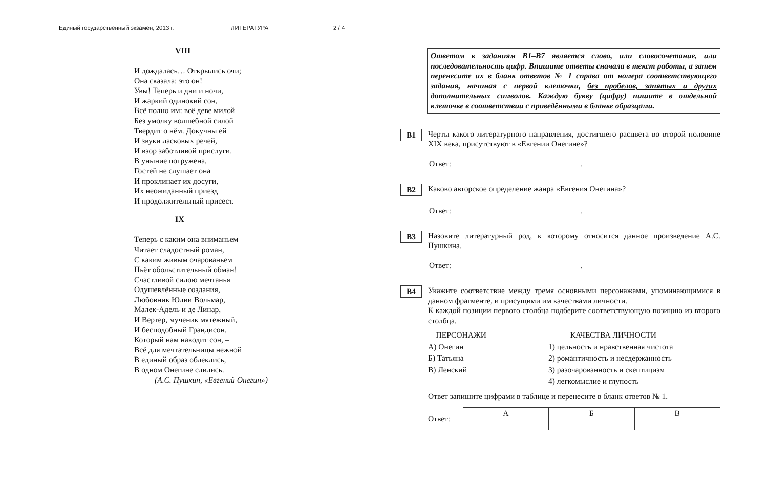Единый государственный экзамен, 2013 г. ЛИТЕРАТУРА 2 / 4
VIII
И дождалась… Открылись очи;
Она сказала: это он!
Увы! Теперь и дни и ночи,
И жаркий одинокий сон,
Всё полно им: всё деве милой
Без умолку волшебной силой
Твердит о нём. Докучны ей
И звуки ласковых речей,
И взор заботливой прислуги.
В уныние погружена,
Гостей не слушает она
И проклинает их досуги,
Их неожиданный приезд
И продолжительный присест.
IX
Теперь с каким она вниманьем
Читает сладостный роман,
С каким живым очарованьем
Пьёт обольстительный обман!
Счастливой силою мечтанья
Одушевлённые создания,
Любовник Юлии Вольмар,
Малек-Адель и де Линар,
И Вертер, мученик мятежный,
И бесподобный Грандисон,
Который нам наводит сон, –
Всё для мечтательницы нежной
В единый образ облеклись,
В одном Онегине слились.
(А.С. Пушкин, «Евгений Онегин»)
Ответом к заданиям В1–В7 является слово, или словосочетание, или последовательность цифр. Впишите ответы сначала в текст работы, а затем перенесите их в бланк ответов № 1 справа от номера соответствующего задания, начиная с первой клеточки, без пробелов, запятых и других дополнительных символов. Каждую букву (цифру) пишите в отдельной клеточке в соответствии с приведёнными в бланке образцами.
B1
Черты какого литературного направления, достигшего расцвета во второй половине XIX века, присутствуют в «Евгении Онегине»?
Ответ: ________________________________.
B2
Каково авторское определение жанра «Евгения Онегина»?
Ответ: ________________________________.
B3
Назовите литературный род, к которому относится данное произведение А.С. Пушкина.
Ответ: ________________________________.
B4
Укажите соответствие между тремя основными персонажами, упоминающимися в данном фрагменте, и присущими им качествами личности.
К каждой позиции первого столбца подберите соответствующую позицию из второго столбца.
ПЕРСОНАЖИ
А) Онегин
Б) Татьяна
В) Ленский
КАЧЕСТВА ЛИЧНОСТИ
1) цельность и нравственная чистота
2) романтичность и несдержанность
3) разочарованность и скептицизм
4) легкомыслие и глупость
Ответ запишите цифрами в таблице и перенесите в бланк ответов № 1.
Ответ:
| А | Б | В |
| --- | --- | --- |